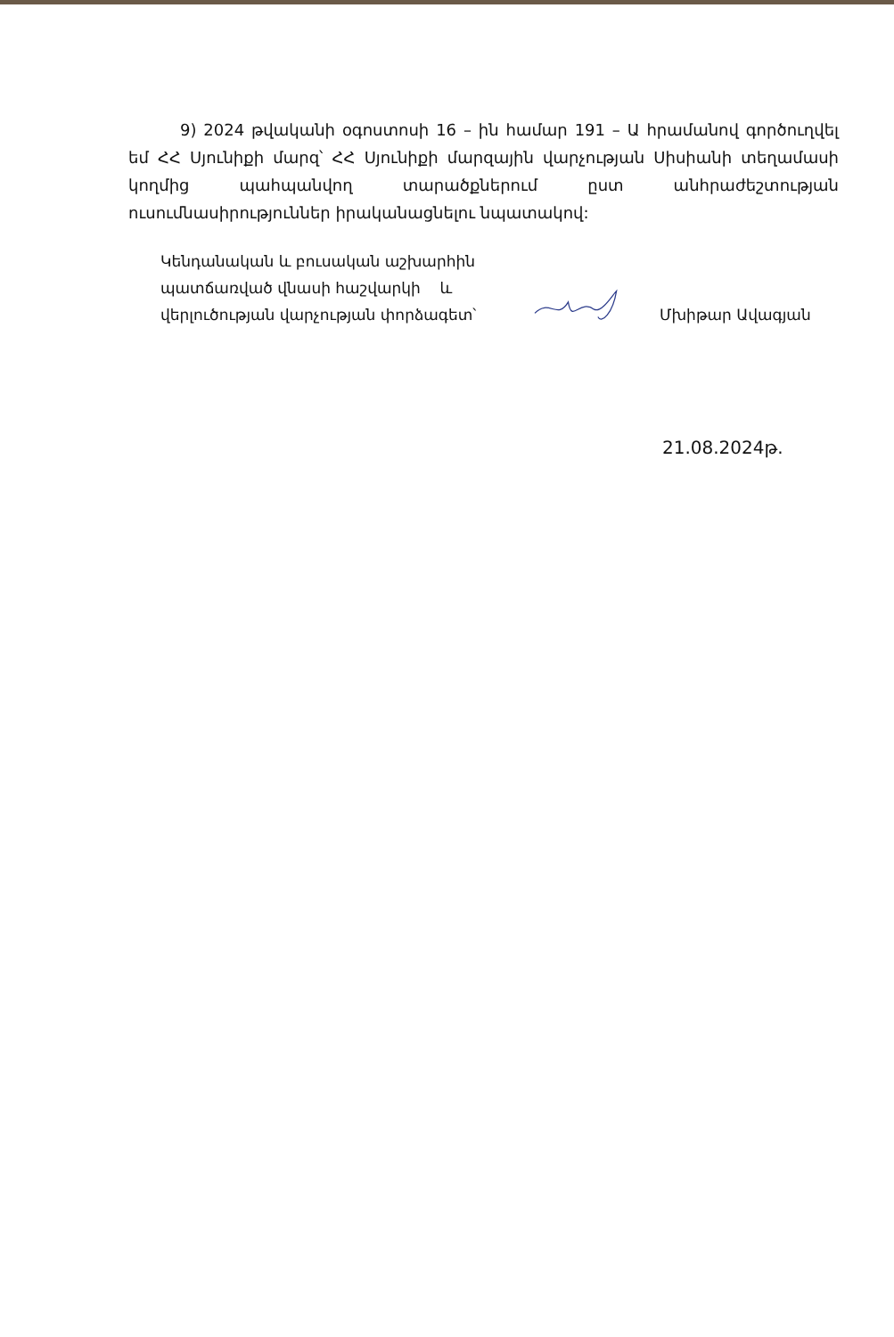9) 2024 թվականի օգոստոսի 16 – ին համար 191 – Ա հրամանով գործուղվել եմ ՀՀ Սյունիքի մարզ՝ ՀՀ Սյունիքի մարզային վարչության Սիսիանի տեղամասի կողմից պահպանվող տարածքներում ըստ անհրաժեշտության ուսումնասիրություններ իրականացնելու նպատակով:
Կենդանական և բուսական աշխարհին
պատճառված վնասի հաշվարկի և
վերլուծության վարչության փորձագետ՝
Մխիթար Ավագյան
21.08.2024թ.